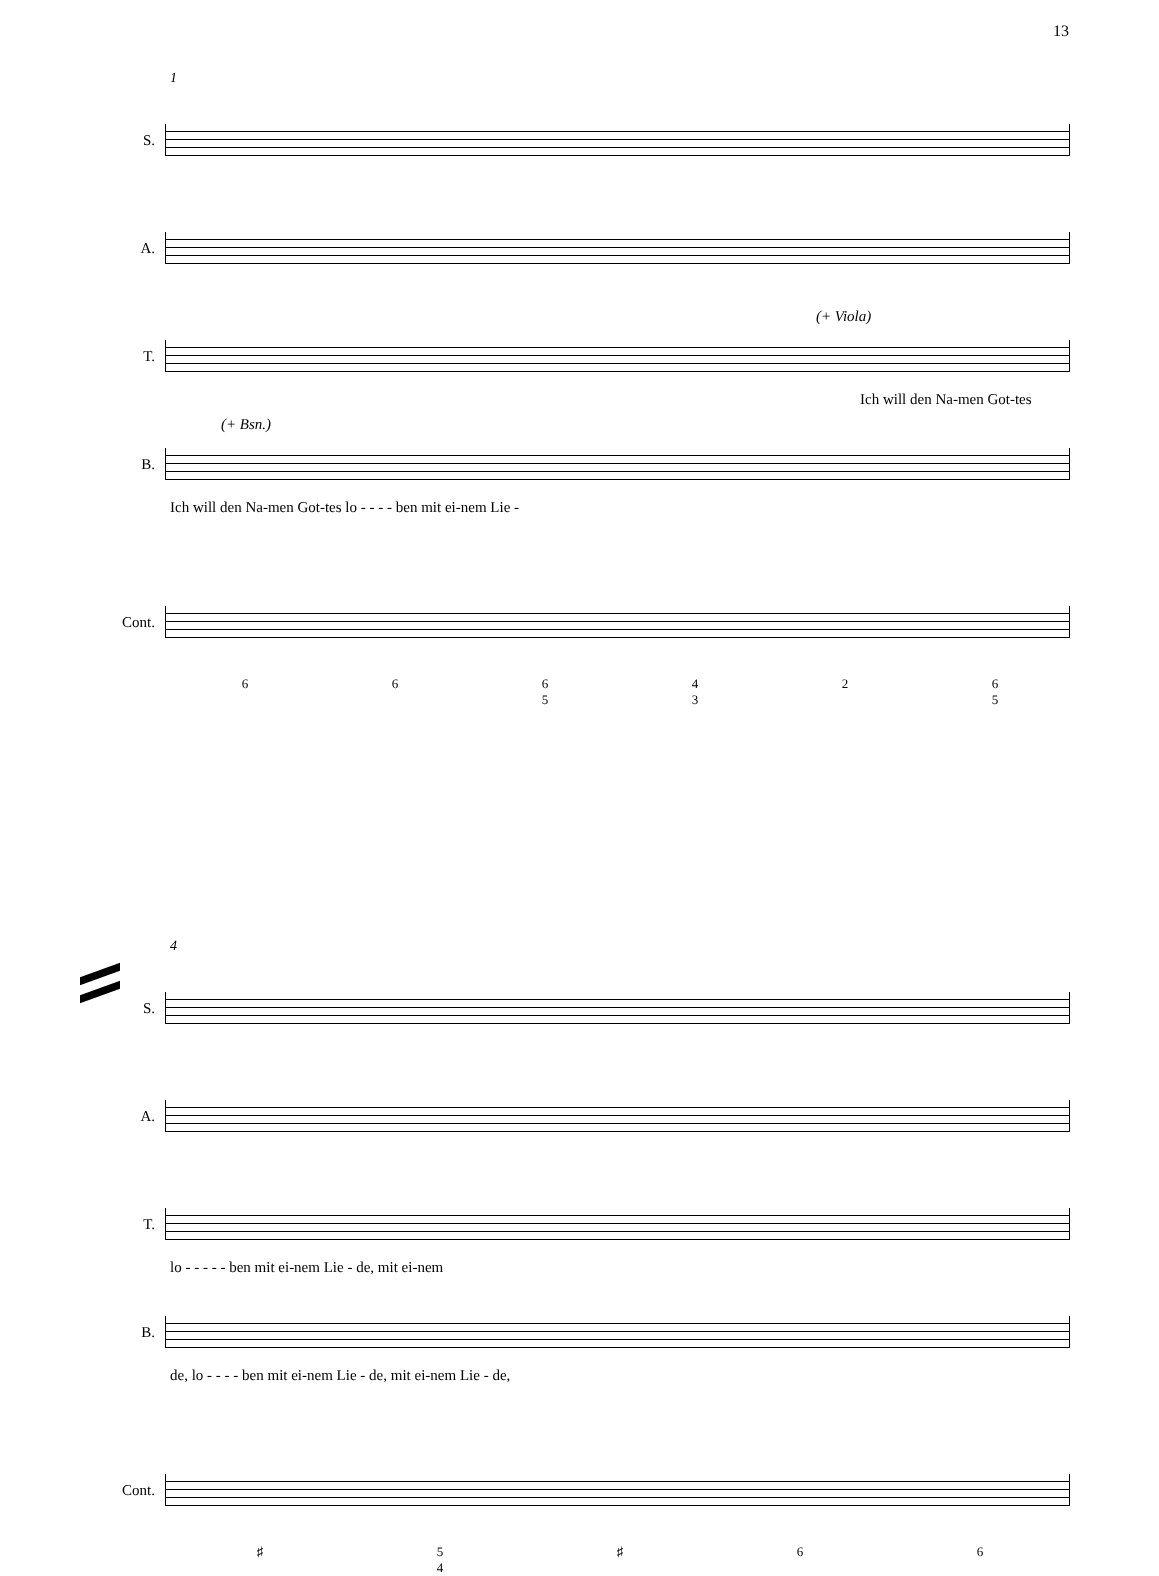13
1
S.
A.
T.
(+ Viola)
Ich will den Na-men Got-tes
B.
(+ Bsn.)
Ich will den Na-men Got-tes lo - - - - ben mit ei-nem Lie -
Cont.
6 6 6
5 4
3 2 6
5
4
S.
A.
T.
lo - - - - - ben mit ei-nem Lie - de, mit ei-nem
B.
de, lo - - - - ben mit ei-nem Lie - de, mit ei-nem Lie - de,
Cont.
♯ 5
4 ♯ 6 6